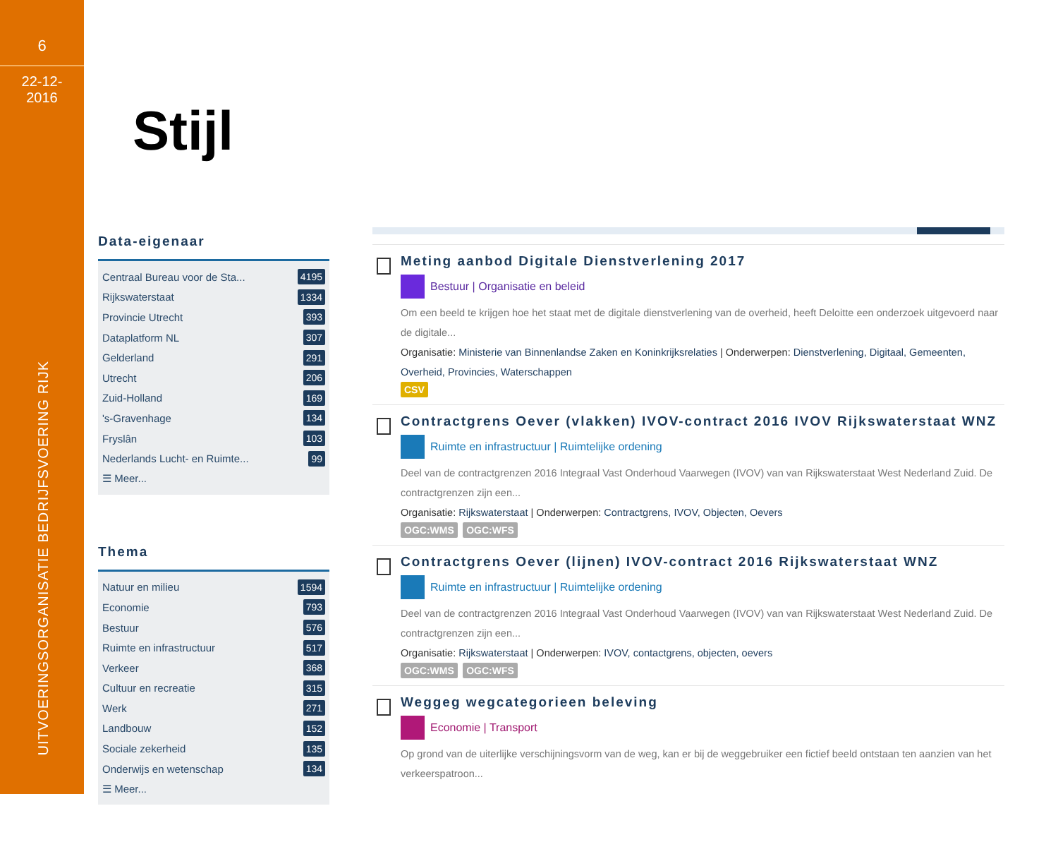6
22-12-
2016
UITVOERINGSORGANISATIE BEDRIJFSVOERING RIJK
Stijl
Data-eigenaar
Centraal Bureau voor de Sta... 4195
Rijkswaterstaat 1334
Provincie Utrecht 393
Dataplatform NL 307
Gelderland 291
Utrecht 206
Zuid-Holland 169
's-Gravenhage 134
Fryslân 103
Nederlands Lucht- en Ruimte... 99
☰ Meer...
Thema
Natuur en milieu 1594
Economie 793
Bestuur 576
Ruimte en infrastructuur 517
Verkeer 368
Cultuur en recreatie 315
Werk 271
Landbouw 152
Sociale zekerheid 135
Onderwijs en wetenschap 134
☰ Meer...
Meting aanbod Digitale Dienstverlening 2017
Bestuur | Organisatie en beleid
Om een beeld te krijgen hoe het staat met de digitale dienstverlening van de overheid, heeft Deloitte een onderzoek uitgevoerd naar de digitale...
Organisatie: Ministerie van Binnenlandse Zaken en Koninkrijksrelaties | Onderwerpen: Dienstverlening, Digitaal, Gemeenten, Overheid, Provincies, Waterschappen
CSV
Contractgrens Oever (vlakken) IVOV-contract 2016 IVOV Rijkswaterstaat WNZ
Ruimte en infrastructuur | Ruimtelijke ordening
Deel van de contractgrenzen 2016 Integraal Vast Onderhoud Vaarwegen (IVOV) van van Rijkswaterstaat West Nederland Zuid. De contractgrenzen zijn een...
Organisatie: Rijkswaterstaat | Onderwerpen: Contractgrens, IVOV, Objecten, Oevers
OGC:WMS OGC:WFS
Contractgrens Oever (lijnen) IVOV-contract 2016 Rijkswaterstaat WNZ
Ruimte en infrastructuur | Ruimtelijke ordening
Deel van de contractgrenzen 2016 Integraal Vast Onderhoud Vaarwegen (IVOV) van van Rijkswaterstaat West Nederland Zuid. De contractgrenzen zijn een...
Organisatie: Rijkswaterstaat | Onderwerpen: IVOV, contactgrens, objecten, oevers
OGC:WMS OGC:WFS
Weggeg wegcategorieen beleving
Economie | Transport
Op grond van de uiterlijke verschijningsvorm van de weg, kan er bij de weggebruiker een fictief beeld ontstaan ten aanzien van het verkeerspatroon...